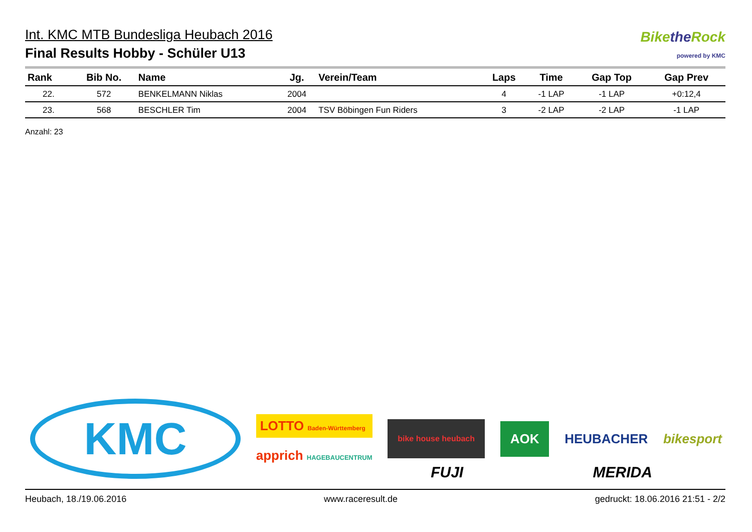Int. KMC MTB Bundesliga Heubach 2016
Final Results Hobby - Schüler U13
Bikethe Rock
powered by KMC
| Rank | Bib No. | Name | Jg. | Verein/Team | Laps | Time | Gap Top | Gap Prev |
| --- | --- | --- | --- | --- | --- | --- | --- | --- |
| 22. | 572 | BENKELMANN Niklas | 2004 | | 4 | -1 LAP | -1 LAP | +0:12,4 |
| 23. | 568 | BESCHLER Tim | 2004 | TSV Böbingen Fun Riders | 3 | -2 LAP | -2 LAP | -1 LAP |
Anzahl: 23
KMC
LOTTO Baden-Württemberg
apprich HAGEBAUCENTRUM
bike house heubach
AOK
HEUBACHER bikesport
FUJI MERIDA
Heubach, 18./19.06.2016 www.raceresult.de gedruckt: 18.06.2016 21:51 - 2/2